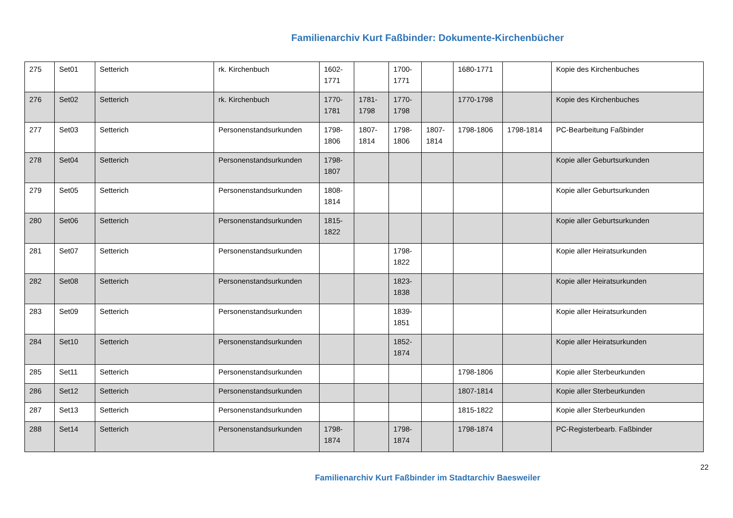Familienarchiv Kurt Faßbinder: Dokumente-Kirchenbücher
| 275 | Set01 | Setterich | rk. Kirchenbuch | 1602-1771 | | 1700-1771 | | 1680-1771 | | Kopie des Kirchenbuches |
| 276 | Set02 | Setterich | rk. Kirchenbuch | 1770-1781 | 1781-1798 | 1770-1798 | | 1770-1798 | | Kopie des Kirchenbuches |
| 277 | Set03 | Setterich | Personenstandsurkunden | 1798-1806 | 1807-1814 | 1798-1806 | 1807-1814 | 1798-1806 | 1798-1814 | PC-Bearbeitung Faßbinder |
| 278 | Set04 | Setterich | Personenstandsurkunden | 1798-1807 | | | | | | Kopie aller Geburtsurkunden |
| 279 | Set05 | Setterich | Personenstandsurkunden | 1808-1814 | | | | | | Kopie aller Geburtsurkunden |
| 280 | Set06 | Setterich | Personenstandsurkunden | 1815-1822 | | | | | | Kopie aller Geburtsurkunden |
| 281 | Set07 | Setterich | Personenstandsurkunden | | | 1798-1822 | | | | Kopie aller Heiratsurkunden |
| 282 | Set08 | Setterich | Personenstandsurkunden | | | 1823-1838 | | | | Kopie aller Heiratsurkunden |
| 283 | Set09 | Setterich | Personenstandsurkunden | | | 1839-1851 | | | | Kopie aller Heiratsurkunden |
| 284 | Set10 | Setterich | Personenstandsurkunden | | | 1852-1874 | | | | Kopie aller Heiratsurkunden |
| 285 | Set11 | Setterich | Personenstandsurkunden | | | | | 1798-1806 | | Kopie aller Sterbeurkunden |
| 286 | Set12 | Setterich | Personenstandsurkunden | | | | | 1807-1814 | | Kopie aller Sterbeurkunden |
| 287 | Set13 | Setterich | Personenstandsurkunden | | | | | 1815-1822 | | Kopie aller Sterbeurkunden |
| 288 | Set14 | Setterich | Personenstandsurkunden | 1798-1874 | | 1798-1874 | | 1798-1874 | | PC-Registerbearb. Faßbinder |
22
Familienarchiv Kurt Faßbinder im Stadtarchiv Baesweiler